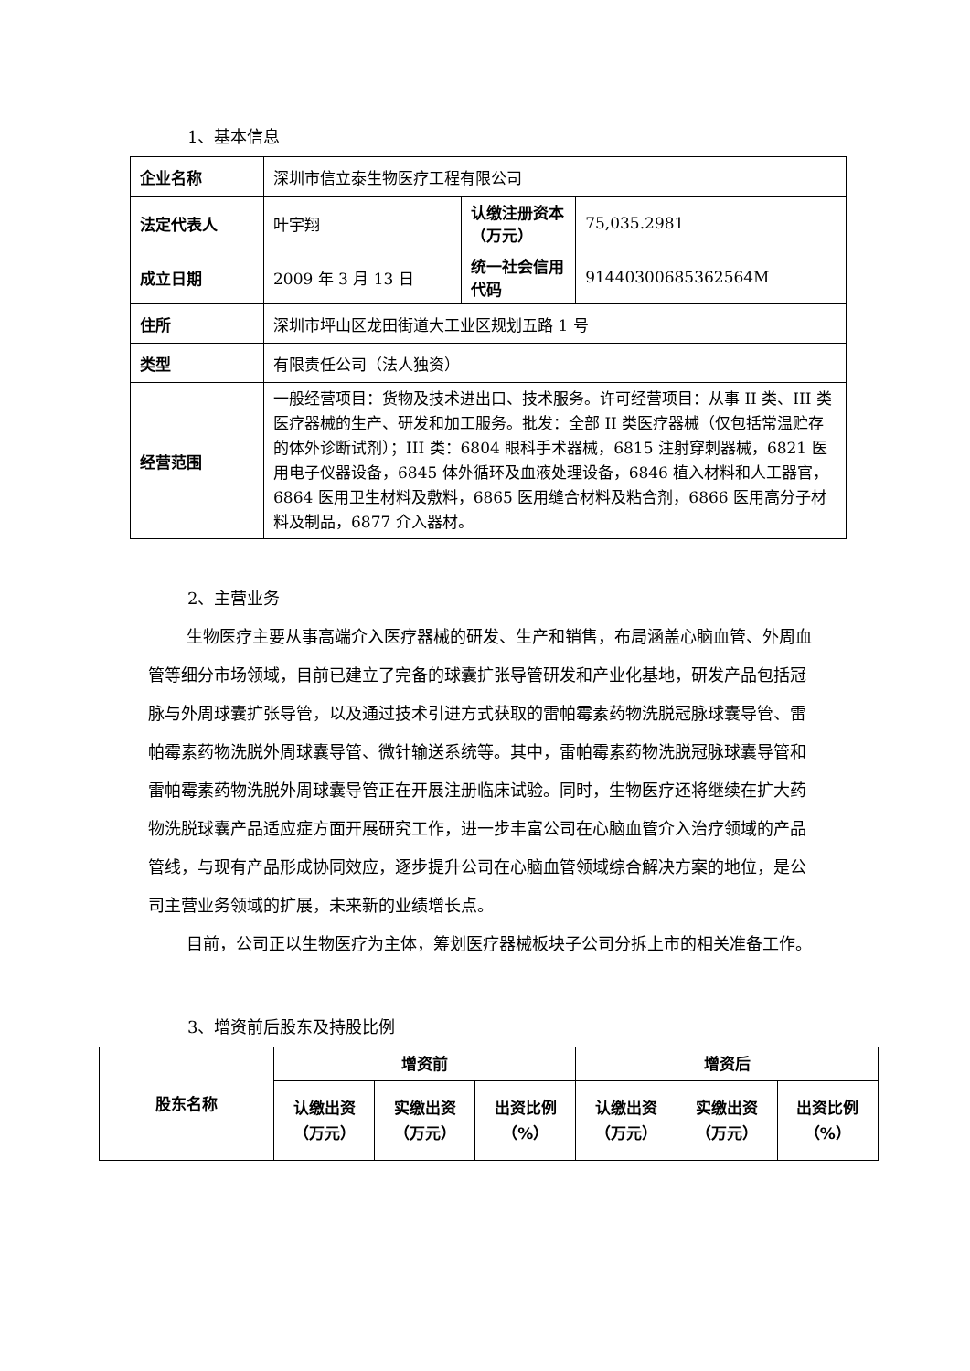1、基本信息
| 企业名称 | 深圳市信立泰生物医疗工程有限公司 | | |
| 法定代表人 | 叶宇翔 | 认缴注册资本（万元） | 75,035.2981 |
| 成立日期 | 2009 年 3 月 13 日 | 统一社会信用代码 | 91440300685362564M |
| 住所 | 深圳市坪山区龙田街道大工业区规划五路 1 号 | | |
| 类型 | 有限责任公司（法人独资） | | |
| 经营范围 | 一般经营项目：货物及技术进出口、技术服务。许可经营项目：从事 II 类、III 类医疗器械的生产、研发和加工服务。批发：全部 II 类医疗器械（仅包括常温贮存的体外诊断试剂）；III 类：6804 眼科手术器械，6815 注射穿刺器械，6821 医用电子仪器设备，6845 体外循环及血液处理设备，6846 植入材料和人工器官，6864 医用卫生材料及敷料，6865 医用缝合材料及粘合剂，6866 医用高分子材料及制品，6877 介入器材。 | | |
2、主营业务
生物医疗主要从事高端介入医疗器械的研发、生产和销售，布局涵盖心脑血管、外周血管等细分市场领域，目前已建立了完备的球囊扩张导管研发和产业化基地，研发产品包括冠脉与外周球囊扩张导管，以及通过技术引进方式获取的雷帕霉素药物洗脱冠脉球囊导管、雷帕霉素药物洗脱外周球囊导管、微针输送系统等。其中，雷帕霉素药物洗脱冠脉球囊导管和雷帕霉素药物洗脱外周球囊导管正在开展注册临床试验。同时，生物医疗还将继续在扩大药物洗脱球囊产品适应症方面开展研究工作，进一步丰富公司在心脑血管介入治疗领域的产品管线，与现有产品形成协同效应，逐步提升公司在心脑血管领域综合解决方案的地位，是公司主营业务领域的扩展，未来新的业绩增长点。
目前，公司正以生物医疗为主体，筹划医疗器械板块子公司分拆上市的相关准备工作。
3、增资前后股东及持股比例
| 股东名称 | 增资前 | | | 增资后 | | |
| --- | --- | --- | --- | --- | --- | --- |
| | 认缴出资 （万元） | 实缴出资 （万元） | 出资比例 （%） | 认缴出资 （万元） | 实缴出资 （万元） | 出资比例 （%） |